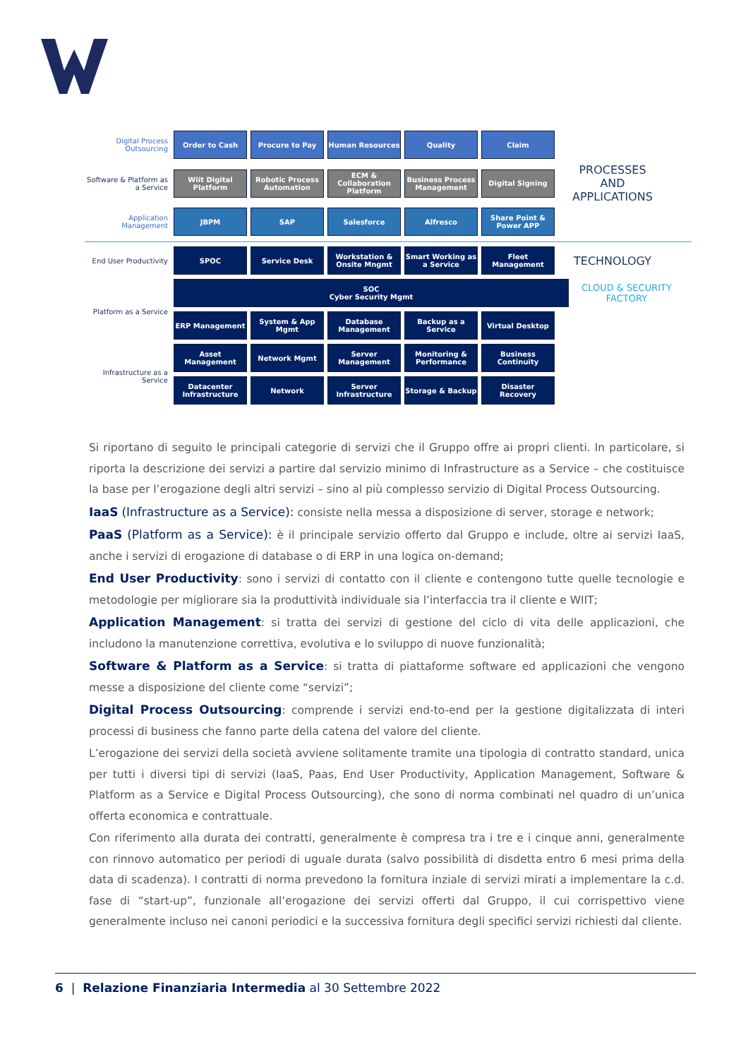Digital Process Outsourcing
Order to Cash Procure to Pay Human Resources Quality Claim
Software & Platform as a Service
Wiit Digital Platform
Robotic Process Automation
ECM & Collaboration Platform
Business Process Management
Digital Signing
PROCESSES AND APPLICATIONS
Application Management
JBPM SAP Salesforce Alfresco
Share Point & Power APP
End User Productivity
SPOC Service Desk
Workstation & Onsite Mngmt
Smart Working as a Service
Fleet Management
TECHNOLOGY
Platform as a Service
SOC
Cyber Security Mgmt
CLOUD & SECURITY FACTORY
ERP Management System & App Mgmt
Database Management
Backup as a Service
Virtual Desktop
Infrastructure as a Service
Asset Management Network Mgmt Server Management
Monitoring & Performance
Business Continuity
Datacenter Infrastructure
Network
Server Infrastructure
Storage & Backup Disaster Recovery
Si riportano di seguito le principali categorie di servizi che il Gruppo offre ai propri clienti. In particolare, si riporta la descrizione dei servizi a partire dal servizio minimo di Infrastructure as a Service – che costituisce la base per l’erogazione degli altri servizi – sino al più complesso servizio di Digital Process Outsourcing.
IaaS (Infrastructure as a Service): consiste nella messa a disposizione di server, storage e network;
PaaS (Platform as a Service): è il principale servizio offerto dal Gruppo e include, oltre ai servizi IaaS, anche i servizi di erogazione di database o di ERP in una logica on-demand;
End User Productivity: sono i servizi di contatto con il cliente e contengono tutte quelle tecnologie e metodologie per migliorare sia la produttività individuale sia l’interfaccia tra il cliente e WIIT;
Application Management: si tratta dei servizi di gestione del ciclo di vita delle applicazioni, che includono la manutenzione correttiva, evolutiva e lo sviluppo di nuove funzionalità;
Software & Platform as a Service: si tratta di piattaforme software ed applicazioni che vengono messe a disposizione del cliente come “servizi”;
Digital Process Outsourcing: comprende i servizi end-to-end per la gestione digitalizzata di interi processi di business che fanno parte della catena del valore del cliente.
L’erogazione dei servizi della società avviene solitamente tramite una tipologia di contratto standard, unica per tutti i diversi tipi di servizi (IaaS, Paas, End User Productivity, Application Management, Software & Platform as a Service e Digital Process Outsourcing), che sono di norma combinati nel quadro di un’unica offerta economica e contrattuale.
Con riferimento alla durata dei contratti, generalmente è compresa tra i tre e i cinque anni, generalmente con rinnovo automatico per periodi di uguale durata (salvo possibilità di disdetta entro 6 mesi prima della data di scadenza). I contratti di norma prevedono la fornitura inziale di servizi mirati a implementare la c.d. fase di “start-up”, funzionale all’erogazione dei servizi offerti dal Gruppo, il cui corrispettivo viene generalmente incluso nei canoni periodici e la successiva fornitura degli specifici servizi richiesti dal cliente.
6 | Relazione Finanziaria Intermedia al 30 Settembre 2022